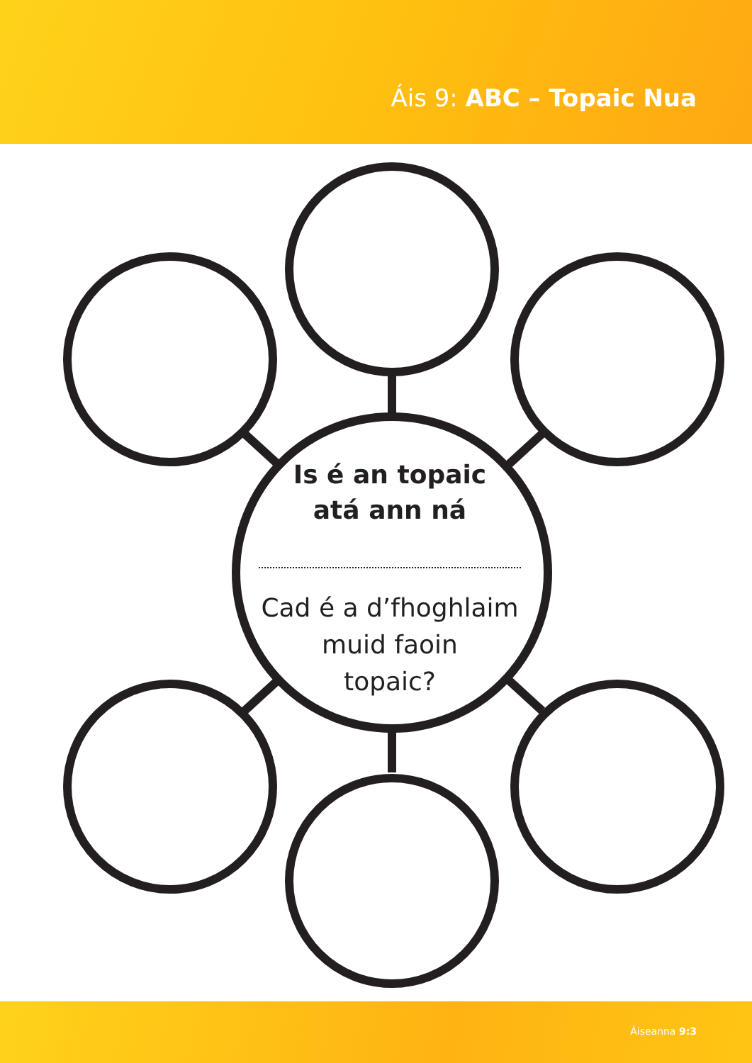Áis 9: ABC – Topaic Nua
Is é an topaic
atá ann ná
Cad é a d’fhoghlaim
muid faoin
topaic?
Áiseanna 9:3